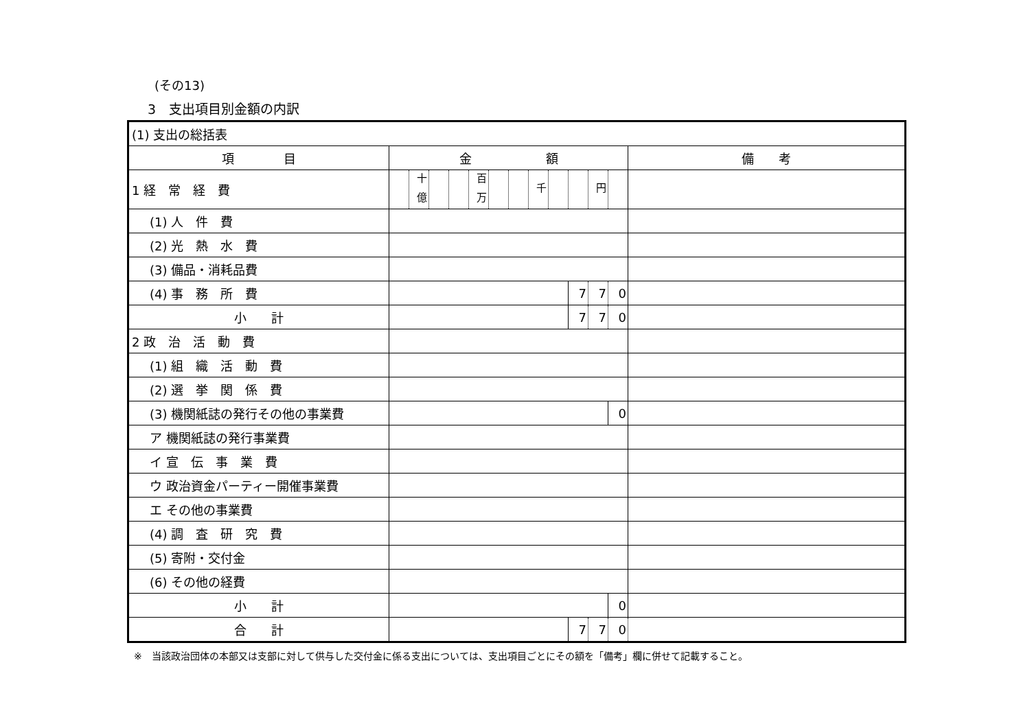(その13)
3　支出項目別金額の内訳
| (1) 支出の総括表 | | | | | | | | | | | | | |
| 項 目 | 金 額 | | | | | | | | | | | | 備 考 |
| 1 経 常 経 費 | | <sup>十億</sup> | | | <sup>百万</sup> | | | <sup>千</sup> | | | <sup>円</sup> | | |
| (1) 人 件 費 | | | | | | | | | | | | | |
| (2) 光 熱 水 費 | | | | | | | | | | | | | |
| (3) 備品・消耗品費 | | | | | | | | | | | | | |
| (4) 事 務 所 費 | | | | | | | | | | 7 | 7 | 0 | |
| 小 計 | | | | | | | | | | 7 | 7 | 0 | |
| 2 政 治 活 動 費 | | | | | | | | | | | | | |
| (1) 組 織 活 動 費 | | | | | | | | | | | | | |
| (2) 選 挙 関 係 費 | | | | | | | | | | | | | |
| (3) 機関紙誌の発行その他の事業費 | | | | | | | | | | | | 0 | |
| ア 機関紙誌の発行事業費 | | | | | | | | | | | | | |
| イ 宣 伝 事 業 費 | | | | | | | | | | | | | |
| ウ 政治資金パーティー開催事業費 | | | | | | | | | | | | | |
| エ その他の事業費 | | | | | | | | | | | | | |
| (4) 調 査 研 究 費 | | | | | | | | | | | | | |
| (5) 寄附・交付金 | | | | | | | | | | | | | |
| (6) その他の経費 | | | | | | | | | | | | | |
| 小 計 | | | | | | | | | | | | 0 | |
| 合 計 | | | | | | | | | | 7 | 7 | 0 | |
※　当該政治団体の本部又は支部に対して供与した交付金に係る支出については、支出項目ごとにその額を「備考」欄に併せて記載すること。